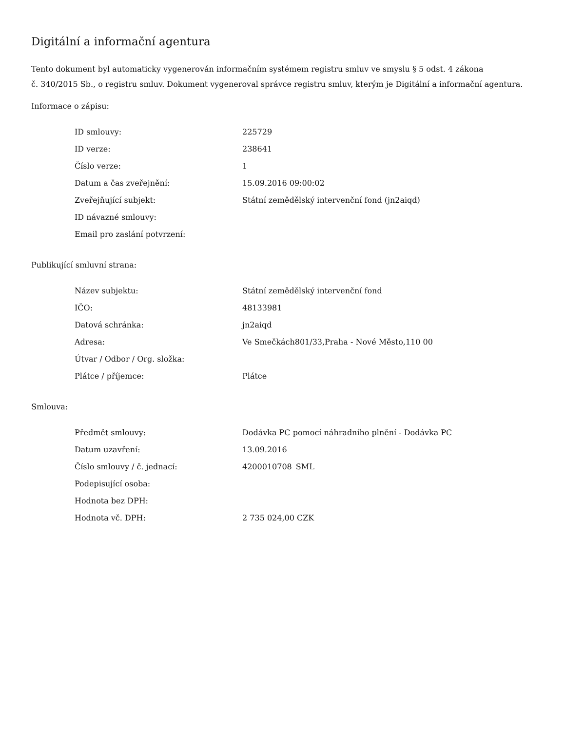Digitální a informační agentura
Tento dokument byl automaticky vygenerován informačním systémem registru smluv ve smyslu § 5 odst. 4 zákona
č. 340/2015 Sb., o registru smluv. Dokument vygeneroval správce registru smluv, kterým je Digitální a informační agentura.
Informace o zápisu:
| ID smlouvy: | 225729 |
| ID verze: | 238641 |
| Číslo verze: | 1 |
| Datum a čas zveřejnění: | 15.09.2016 09:00:02 |
| Zveřejňující subjekt: | Státní zemědělský intervenční fond (jn2aiqd) |
| ID návazné smlouvy: | |
| Email pro zaslání potvrzení: | |
Publikující smluvní strana:
| Název subjektu: | Státní zemědělský intervenční fond |
| IČO: | 48133981 |
| Datová schránka: | jn2aiqd |
| Adresa: | Ve Smečkách801/33,Praha - Nové Město,110 00 |
| Útvar / Odbor / Org. složka: | |
| Plátce / příjemce: | Plátce |
Smlouva:
| Předmět smlouvy: | Dodávka PC pomocí náhradního plnění - Dodávka PC |
| Datum uzavření: | 13.09.2016 |
| Číslo smlouvy / č. jednací: | 4200010708_SML |
| Podepisující osoba: | |
| Hodnota bez DPH: | |
| Hodnota vč. DPH: | 2 735 024,00 CZK |